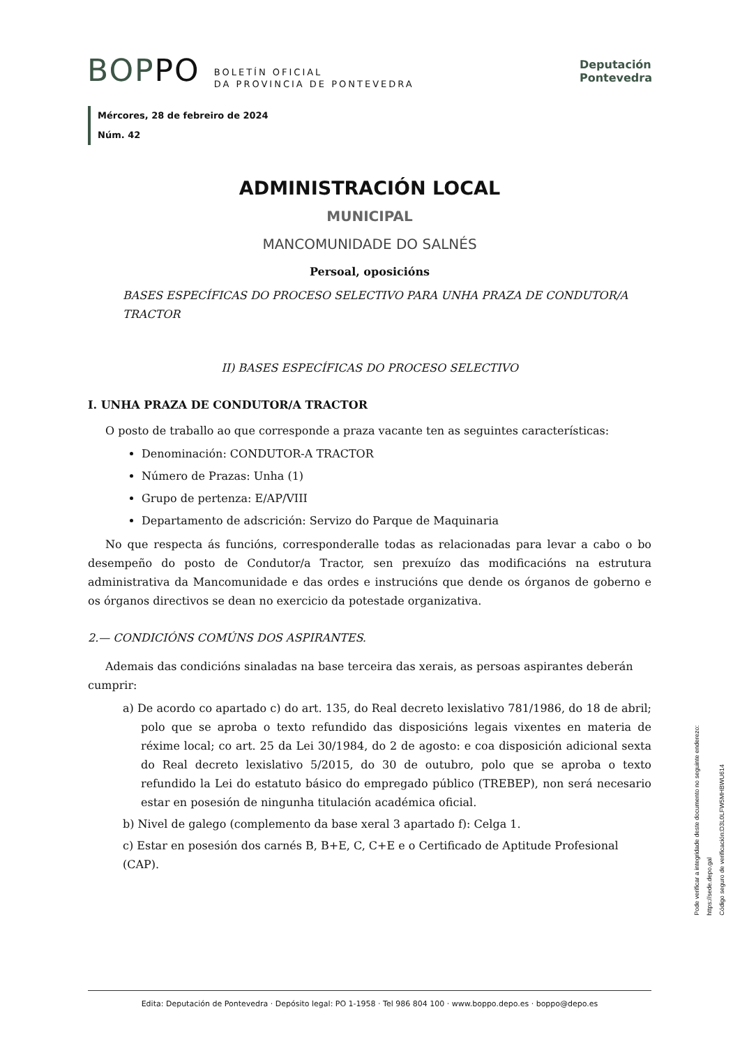BOPPO BOLETÍN OFICIAL
DA PROVINCIA DE PONTEVEDRA
Deputación
Pontevedra
Mércores, 28 de febreiro de 2024
Núm. 42
ADMINISTRACIÓN LOCAL
MUNICIPAL
MANCOMUNIDADE DO SALNÉS
Persoal, oposicións
BASES ESPECÍFICAS DO PROCESO SELECTIVO PARA UNHA PRAZA DE CONDUTOR/A TRACTOR
II) BASES ESPECÍFICAS DO PROCESO SELECTIVO
I. UNHA PRAZA DE CONDUTOR/A TRACTOR
O posto de traballo ao que corresponde a praza vacante ten as seguintes características:
Denominación: CONDUTOR-A TRACTOR
Número de Prazas: Unha (1)
Grupo de pertenza: E/AP/VIII
Departamento de adscrición: Servizo do Parque de Maquinaria
No que respecta ás funcións, corresponderalle todas as relacionadas para levar a cabo o bo desempeño do posto de Condutor/a Tractor, sen prexuízo das modificacións na estrutura administrativa da Mancomunidade e das ordes e instrucións que dende os órganos de goberno e os órganos directivos se dean no exercicio da potestade organizativa.
2.— CONDICIÓNS COMÚNS DOS ASPIRANTES.
Ademais das condicións sinaladas na base terceira das xerais, as persoas aspirantes deberán cumprir:
a) De acordo co apartado c) do art. 135, do Real decreto lexislativo 781/1986, do 18 de abril; polo que se aproba o texto refundido das disposicións legais vixentes en materia de réxime local; co art. 25 da Lei 30/1984, do 2 de agosto: e coa disposición adicional sexta do Real decreto lexislativo 5/2015, do 30 de outubro, polo que se aproba o texto refundido la Lei do estatuto básico do empregado público (TREBEP), non será necesario estar en posesión de ningunha titulación académica oficial.
b) Nivel de galego (complemento da base xeral 3 apartado f): Celga 1.
c) Estar en posesión dos carnés B, B+E, C, C+E e o Certificado de Aptitude Profesional (CAP).
Pode verificar a integridade deste documento no seguinte enderezo:
https://sede.depo.gal
Código seguro de verificación:D3L0LFW5MHBWU614
Edita: Deputación de Pontevedra · Depósito legal: PO 1-1958 · Tel 986 804 100 · www.boppo.depo.es · boppo@depo.es